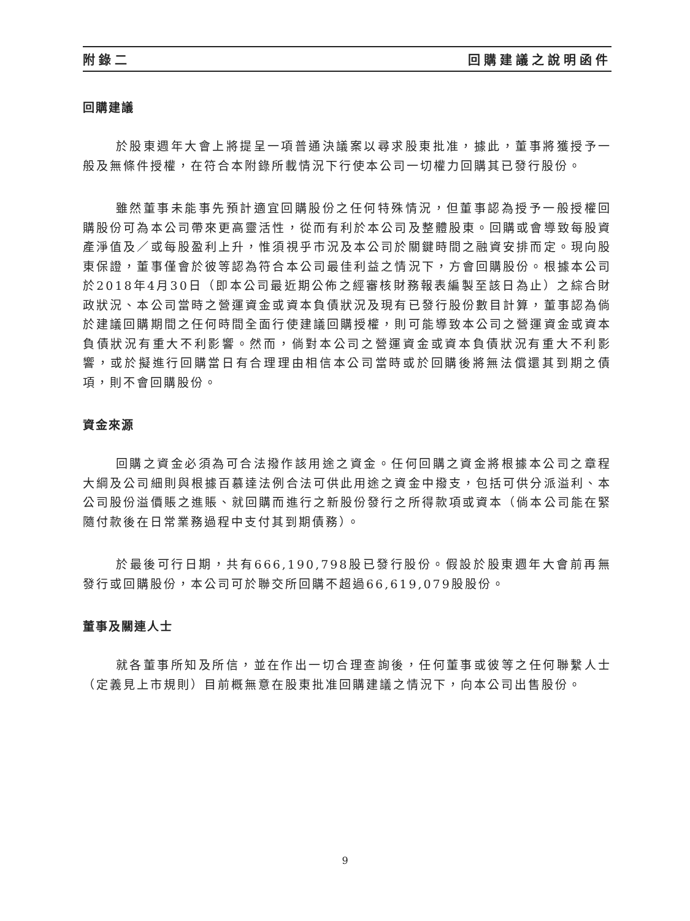附錄二 回購建議之說明函件
回購建議
於股東週年大會上將提呈一項普通決議案以尋求股東批准，據此，董事將獲授予一般及無條件授權，在符合本附錄所載情況下行使本公司一切權力回購其已發行股份。
雖然董事未能事先預計適宜回購股份之任何特殊情況，但董事認為授予一般授權回購股份可為本公司帶來更高靈活性，從而有利於本公司及整體股東。回購或會導致每股資產淨值及／或每股盈利上升，惟須視乎市況及本公司於關鍵時間之融資安排而定。現向股東保證，董事僅會於彼等認為符合本公司最佳利益之情況下，方會回購股份。根據本公司於2018年4月30日（即本公司最近期公佈之經審核財務報表編製至該日為止）之綜合財政狀況、本公司當時之營運資金或資本負債狀況及現有已發行股份數目計算，董事認為倘於建議回購期間之任何時間全面行使建議回購授權，則可能導致本公司之營運資金或資本負債狀況有重大不利影響。然而，倘對本公司之營運資金或資本負債狀況有重大不利影響，或於擬進行回購當日有合理理由相信本公司當時或於回購後將無法償還其到期之債項，則不會回購股份。
資金來源
回購之資金必須為可合法撥作該用途之資金。任何回購之資金將根據本公司之章程大綱及公司細則與根據百慕達法例合法可供此用途之資金中撥支，包括可供分派溢利、本公司股份溢價賬之進賬、就回購而進行之新股份發行之所得款項或資本（倘本公司能在緊隨付款後在日常業務過程中支付其到期債務）。
於最後可行日期，共有666,190,798股已發行股份。假設於股東週年大會前再無發行或回購股份，本公司可於聯交所回購不超過66,619,079股股份。
董事及關連人士
就各董事所知及所信，並在作出一切合理查詢後，任何董事或彼等之任何聯繫人士（定義見上市規則）目前概無意在股東批准回購建議之情況下，向本公司出售股份。
9